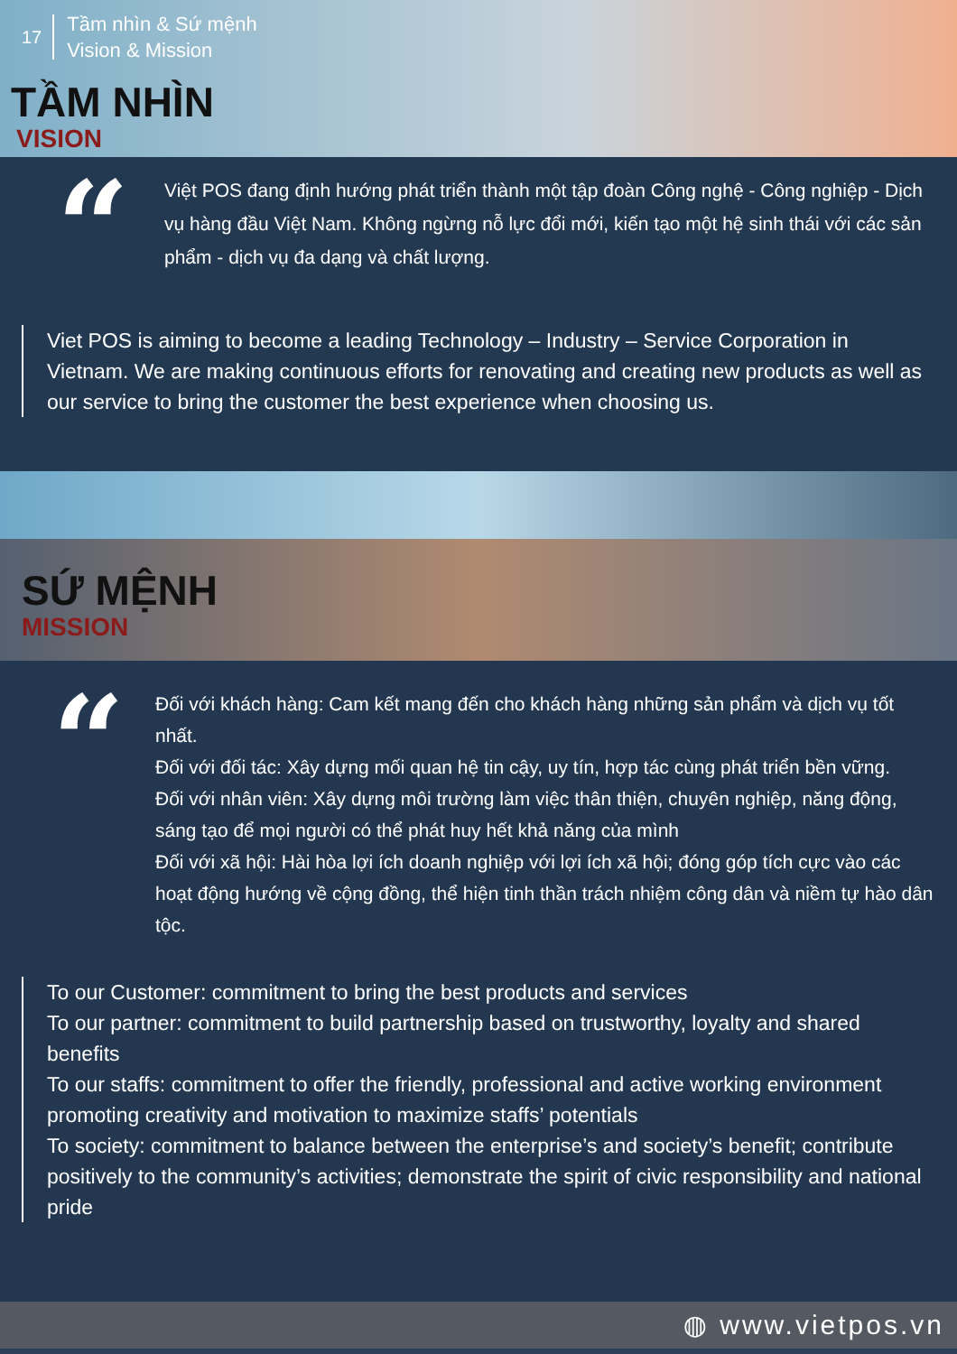17
Tầm nhìn & Sứ mệnh
Vision & Mission
TẦM NHÌN
VISION
“
Việt POS đang định hướng phát triển thành một tập đoàn Công nghệ - Công nghiệp - Dịch vụ hàng đầu Việt Nam. Không ngừng nỗ lực đổi mới, kiến tạo một hệ sinh thái với các sản phẩm - dịch vụ đa dạng và chất lượng.
Viet POS is aiming to become a leading Technology – Industry – Service Corporation in Vietnam. We are making continuous efforts for renovating and creating new products as well as our service to bring the customer the best experience when choosing us.
SỨ MỆNH
MISSION
“
Đối với khách hàng: Cam kết mang đến cho khách hàng những sản phẩm và dịch vụ tốt nhất.
Đối với đối tác: Xây dựng mối quan hệ tin cậy, uy tín, hợp tác cùng phát triển bền vững.
Đối với nhân viên: Xây dựng môi trường làm việc thân thiện, chuyên nghiệp, năng động, sáng tạo để mọi người có thể phát huy hết khả năng của mình
Đối với xã hội: Hài hòa lợi ích doanh nghiệp với lợi ích xã hội; đóng góp tích cực vào các hoạt động hướng về cộng đồng, thể hiện tinh thần trách nhiệm công dân và niềm tự hào dân tộc.
To our Customer: commitment to bring the best products and services
To our partner: commitment to build partnership based on trustworthy, loyalty and shared benefits
To our staffs: commitment to offer the friendly, professional and active working environment promoting creativity and motivation to maximize staffs’ potentials
To society: commitment to balance between the enterprise’s and society’s benefit; contribute positively to the community’s activities; demonstrate the spirit of civic responsibility and national pride
◍ www.vietpos.vn